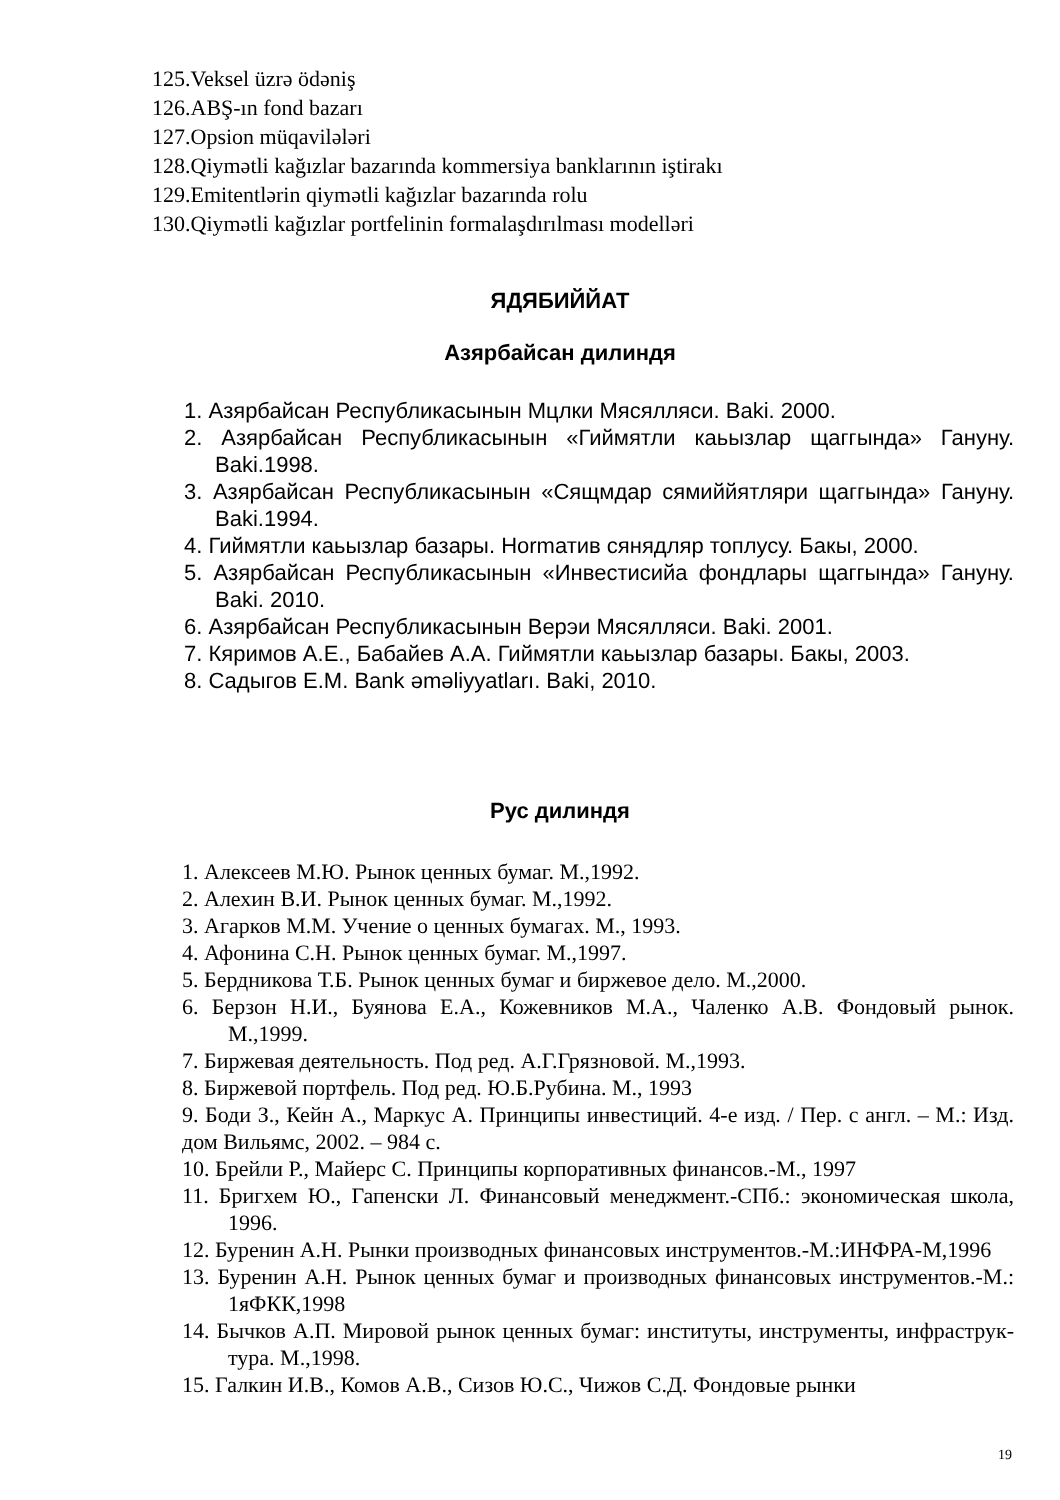125.Veksel üzrə ödəniş
126.ABŞ-ın fond bazarı
127.Opsion müqavilələri
128.Qiymətli kağızlar bazarında kommersiya banklarının iştirakı
129.Emitentlərin qiymətli kağızlar bazarında rolu
130.Qiymətli kağızlar portfelinin formalaşdırılması modelləri
ЯДЯБИЙЙАТ
Азярбайсан дилиндя
1. Азярбайсан Республикасынын Мцлки Мясялляси. Baki. 2000.
2. Азярбайсан Республикасынын «Гиймятли каьызлар щаггында» Гануну. Baki.1998.
3. Азярбайсан Республикасынын «Сящмдар сямиййятляри щаггында» Гануну. Baki.1994.
4. Гиймятли каьызлар базары. Hormатив сянядляр топлусу. Бакы, 2000.
5. Азярбайсан Республикасынын «Инвестисийа фондлары щаггында» Гануну. Baki. 2010.
6. Азярбайсан Республикасынын Верэи Мясялляси. Baki. 2001.
7. Кяримов А.Е., Бабайев А.А. Гиймятли каьызлар базары. Бакы, 2003.
8. Садыгов Е.M. Bank əməliyyatları. Baki, 2010.
Рус дилиндя
1. Алексеев М.Ю. Рынок ценных бумаг. М.,1992.
2. Алехин В.И. Рынок ценных бумаг. М.,1992.
3. Агарков М.М. Учение о ценных бумагах. М., 1993.
4. Афонина С.Н. Рынок ценных бумаг. М.,1997.
5. Бердникова Т.Б. Рынок ценных бумаг и биржевое дело. М.,2000.
6. Берзон Н.И., Буянова Е.А., Кожевников М.А., Чаленко А.В. Фондовый рынок. М.,1999.
7. Биржевая деятельность. Под ред. А.Г.Грязновой. М.,1993.
8. Биржевой портфель. Под ред. Ю.Б.Рубина. М., 1993
9. Боди З., Кейн А., Маркус А. Принципы инвестиций. 4-е изд. / Пер. с англ. – М.: Изд. дом Вильямс, 2002. – 984 с.
10. Брейли Р., Майерс С. Принципы корпоративных финансов.-М., 1997
11. Бригхем Ю., Гапенски Л. Финансовый менеджмент.-СПб.: экономическая школа, 1996.
12. Буренин А.Н. Рынки производных финансовых инструментов.-М.:ИНФРА-М,1996
13. Буренин А.Н. Рынок ценных бумаг и производных финансовых инструментов.-М.: 1яФКК,1998
14. Бычков А.П. Мировой рынок ценных бумаг: институты, инструменты, инфраструк-тура. М.,1998.
15. Галкин И.В., Комов А.В., Сизов Ю.С., Чижов С.Д. Фондовые рынки
19